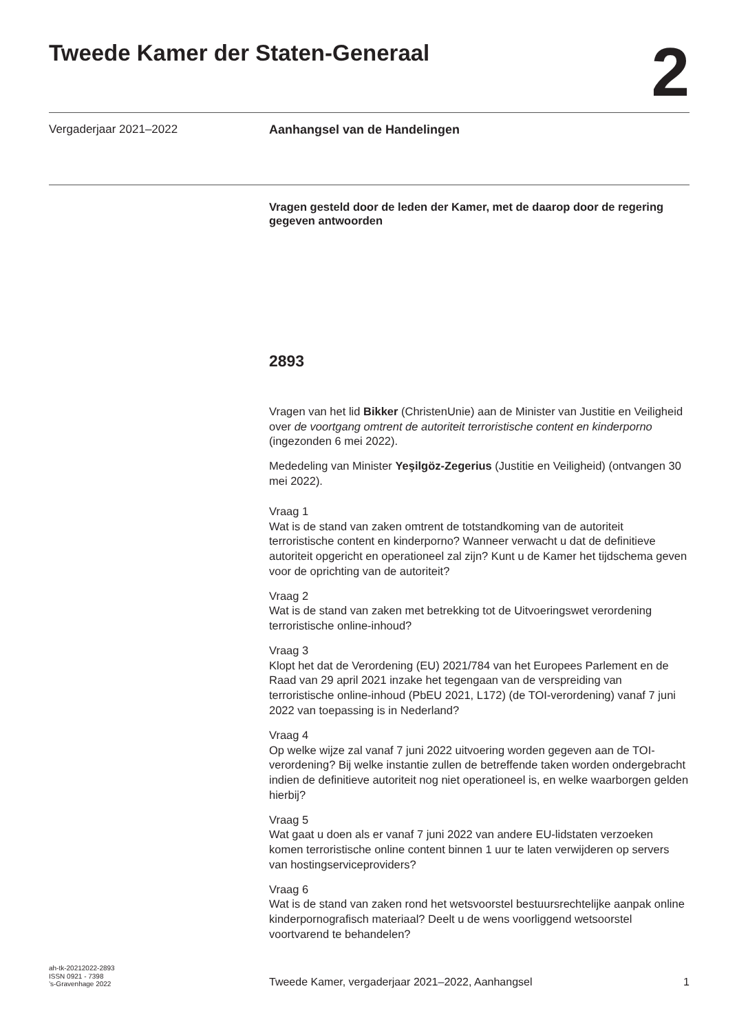Tweede Kamer der Staten-Generaal
2
Vergaderjaar 2021–2022 Aanhangsel van de Handelingen
Vragen gesteld door de leden der Kamer, met de daarop door de regering gegeven antwoorden
2893
Vragen van het lid Bikker (ChristenUnie) aan de Minister van Justitie en Veiligheid over de voortgang omtrent de autoriteit terroristische content en kinderporno (ingezonden 6 mei 2022).
Mededeling van Minister Yeşilgöz-Zegerius (Justitie en Veiligheid) (ontvangen 30 mei 2022).
Vraag 1
Wat is de stand van zaken omtrent de totstandkoming van de autoriteit terroristische content en kinderporno? Wanneer verwacht u dat de definitieve autoriteit opgericht en operationeel zal zijn? Kunt u de Kamer het tijdschema geven voor de oprichting van de autoriteit?
Vraag 2
Wat is de stand van zaken met betrekking tot de Uitvoeringswet verordening terroristische online-inhoud?
Vraag 3
Klopt het dat de Verordening (EU) 2021/784 van het Europees Parlement en de Raad van 29 april 2021 inzake het tegengaan van de verspreiding van terroristische online-inhoud (PbEU 2021, L172) (de TOI-verordening) vanaf 7 juni 2022 van toepassing is in Nederland?
Vraag 4
Op welke wijze zal vanaf 7 juni 2022 uitvoering worden gegeven aan de TOI-verordening? Bij welke instantie zullen de betreffende taken worden ondergebracht indien de definitieve autoriteit nog niet operationeel is, en welke waarborgen gelden hierbij?
Vraag 5
Wat gaat u doen als er vanaf 7 juni 2022 van andere EU-lidstaten verzoeken komen terroristische online content binnen 1 uur te laten verwijderen op servers van hostingserviceproviders?
Vraag 6
Wat is de stand van zaken rond het wetsvoorstel bestuursrechtelijke aanpak online kinderpornografisch materiaal? Deelt u de wens voorliggend wetsoorstel voortvarend te behandelen?
ah-tk-20212022-2893
ISSN 0921 - 7398
’s-Gravenhage 2022
Tweede Kamer, vergaderjaar 2021–2022, Aanhangsel
1